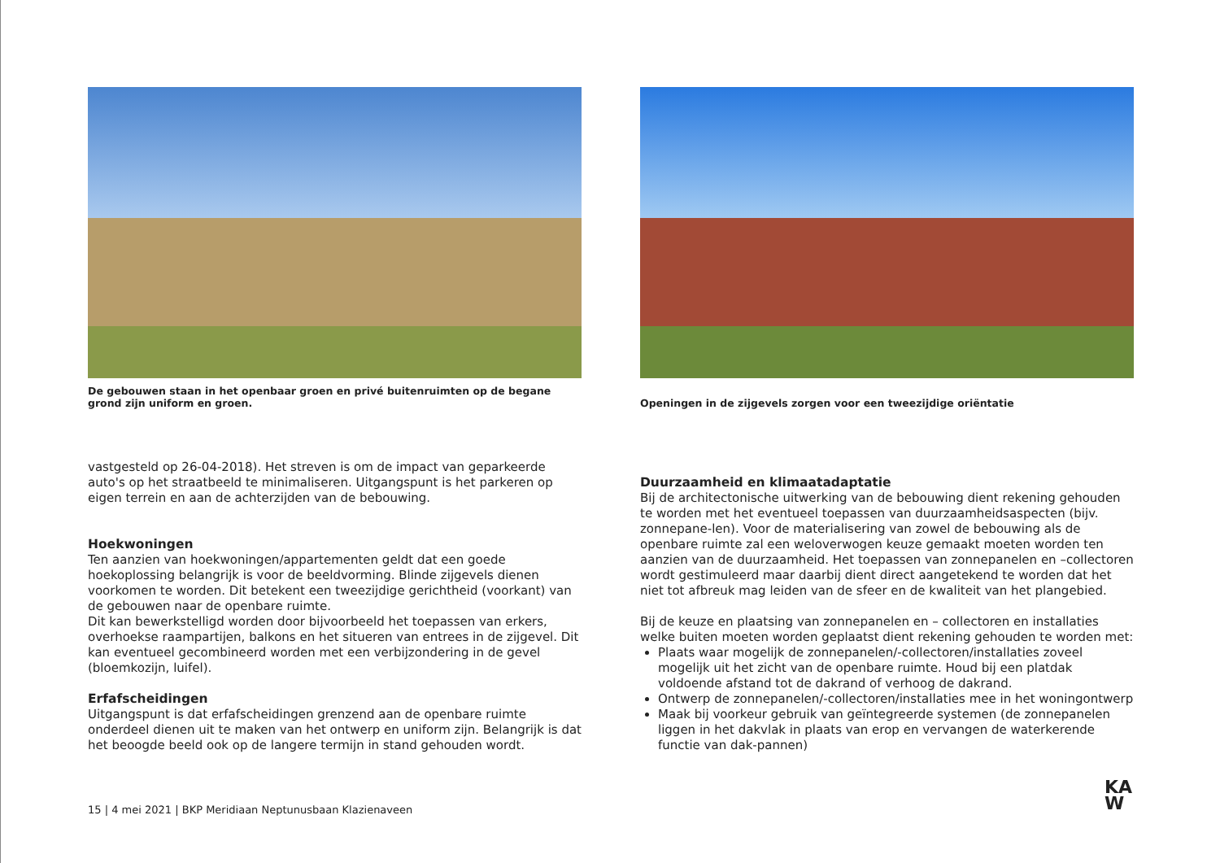De gebouwen staan in het openbaar groen en privé buitenruimten op de begane grond zijn uniform en groen.
vastgesteld op 26-04-2018). Het streven is om de impact van geparkeerde auto's op het straatbeeld te minimaliseren. Uitgangspunt is het parkeren op eigen terrein en aan de achterzijden van de bebouwing.
Hoekwoningen
Ten aanzien van hoekwoningen/appartementen geldt dat een goede hoekoplossing belangrijk is voor de beeldvorming. Blinde zijgevels dienen voorkomen te worden. Dit betekent een tweezijdige gerichtheid (voorkant) van de gebouwen naar de openbare ruimte.
Dit kan bewerkstelligd worden door bijvoorbeeld het toepassen van erkers, overhoekse raampartijen, balkons en het situeren van entrees in de zijgevel. Dit kan eventueel gecombineerd worden met een verbijzondering in de gevel (bloemkozijn, luifel).
Erfafscheidingen
Uitgangspunt is dat erfafscheidingen grenzend aan de openbare ruimte onderdeel dienen uit te maken van het ontwerp en uniform zijn. Belangrijk is dat het beoogde beeld ook op de langere termijn in stand gehouden wordt.
Openingen in de zijgevels zorgen voor een tweezijdige oriëntatie
Duurzaamheid en klimaatadaptatie
Bij de architectonische uitwerking van de bebouwing dient rekening gehouden te worden met het eventueel toepassen van duurzaamheidsaspecten (bijv. zonnepane-len). Voor de materialisering van zowel de bebouwing als de openbare ruimte zal een weloverwogen keuze gemaakt moeten worden ten aanzien van de duurzaamheid. Het toepassen van zonnepanelen en –collectoren wordt gestimuleerd maar daarbij dient direct aangetekend te worden dat het niet tot afbreuk mag leiden van de sfeer en de kwaliteit van het plangebied.
Bij de keuze en plaatsing van zonnepanelen en – collectoren en installaties welke buiten moeten worden geplaatst dient rekening gehouden te worden met:
Plaats waar mogelijk de zonnepanelen/-collectoren/installaties zoveel mogelijk uit het zicht van de openbare ruimte. Houd bij een platdak voldoende afstand tot de dakrand of verhoog de dakrand.
Ontwerp de zonnepanelen/-collectoren/installaties mee in het woningontwerp
Maak bij voorkeur gebruik van geïntegreerde systemen (de zonnepanelen liggen in het dakvlak in plaats van erop en vervangen de waterkerende functie van dak-pannen)
15 | 4 mei 2021 | BKP Meridiaan Neptunusbaan Klazienaveen
KA
W